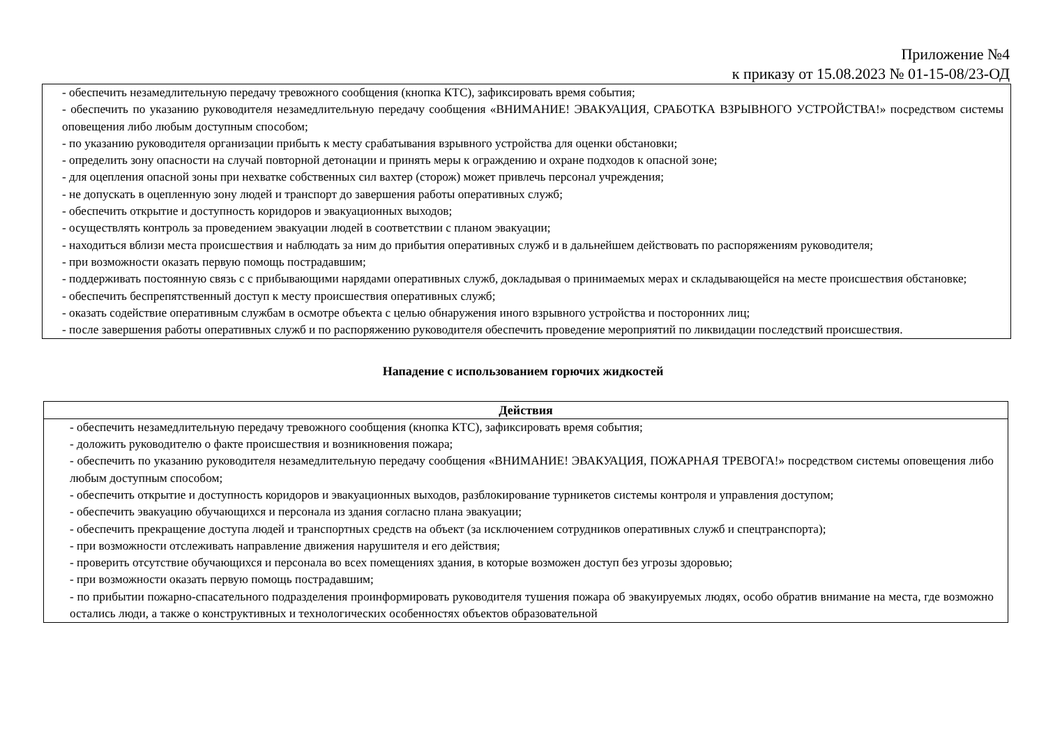Приложение №4
к приказу от 15.08.2023 № 01-15-08/23-ОД
| - обеспечить незамедлительную передачу тревожного сообщения (кнопка КТС), зафиксировать время события; - обеспечить по указанию руководителя незамедлительную передачу сообщения «ВНИМАНИЕ! ЭВАКУАЦИЯ, СРАБОТКА ВЗРЫВНОГО УСТРОЙСТВА!» посредством системы оповещения либо любым доступным способом; - по указанию руководителя организации прибыть к месту срабатывания взрывного устройства для оценки обстановки; - определить зону опасности на случай повторной детонации и принять меры к ограждению и охране подходов к опасной зоне; - для оцепления опасной зоны при нехватке собственных сил вахтер (сторож) может привлечь персонал учреждения; - не допускать в оцепленную зону людей и транспорт до завершения работы оперативных служб; - обеспечить открытие и доступность коридоров и эвакуационных выходов; - осуществлять контроль за проведением эвакуации людей в соответствии с планом эвакуации; - находиться вблизи места происшествия и наблюдать за ним до прибытия оперативных служб и в дальнейшем действовать по распоряжениям руководителя; - при возможности оказать первую помощь пострадавшим; - поддерживать постоянную связь с с прибывающими нарядами оперативных служб, докладывая о принимаемых мерах и складывающейся на месте происшествия обстановке; - обеспечить беспрепятственный доступ к месту происшествия оперативных служб; - оказать содействие оперативным службам в осмотре объекта с целью обнаружения иного взрывного устройства и посторонних лиц; - после завершения работы оперативных служб и по распоряжению руководителя обеспечить проведение мероприятий по ликвидации последствий происшествия. |
Нападение с использованием горючих жидкостей
| Действия |
| --- |
| - обеспечить незамедлительную передачу тревожного сообщения (кнопка КТС), зафиксировать время события; - доложить руководителю о факте происшествия и возникновения пожара; - обеспечить по указанию руководителя незамедлительную передачу сообщения «ВНИМАНИЕ! ЭВАКУАЦИЯ, ПОЖАРНАЯ ТРЕВОГА!» посредством системы оповещения либо любым доступным способом; - обеспечить открытие и доступность коридоров и эвакуационных выходов, разблокирование турникетов системы контроля и управления доступом; - обеспечить эвакуацию обучающихся и персонала из здания согласно плана эвакуации; - обеспечить прекращение доступа людей и транспортных средств на объект (за исключением сотрудников оперативных служб и спецтранспорта); - при возможности отслеживать направление движения нарушителя и его действия; - проверить отсутствие обучающихся и персонала во всех помещениях здания, в которые возможен доступ без угрозы здоровью; - при возможности оказать первую помощь пострадавшим; - по прибытии пожарно-спасательного подразделения проинформировать руководителя тушения пожара об эвакуируемых людях, особо обратив внимание на места, где возможно остались люди, а также о конструктивных и технологических особенностях объектов образовательной |